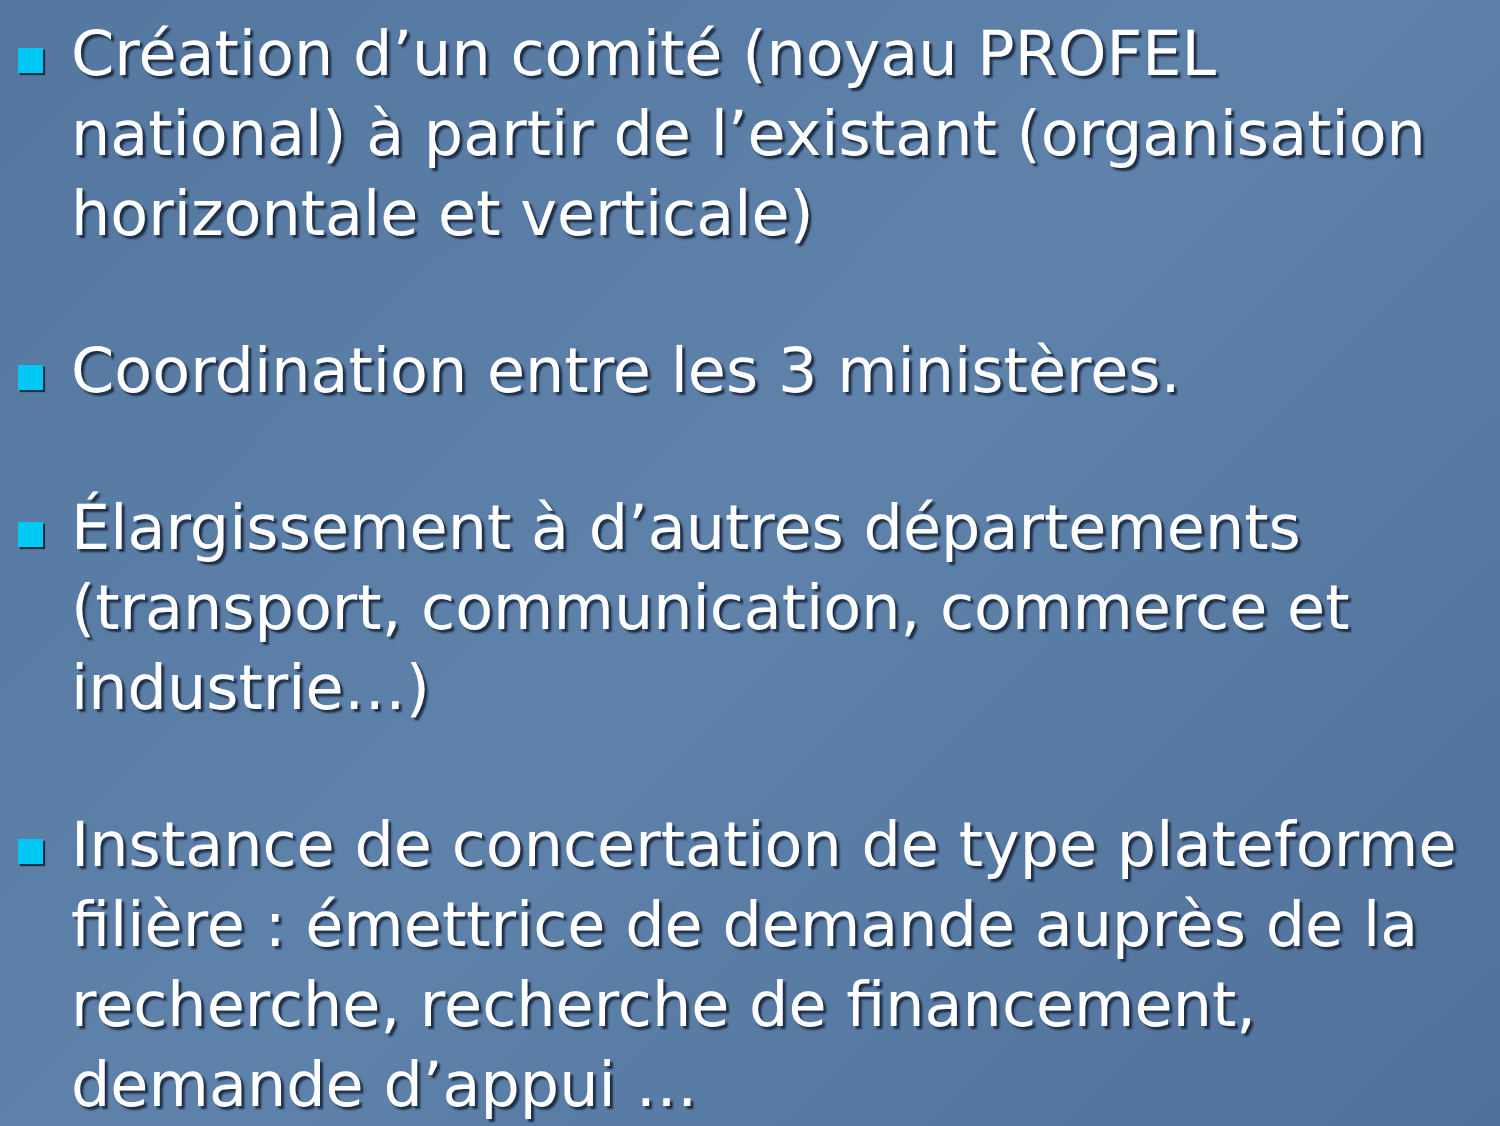Création d’un comité (noyau PROFEL national) à partir de l’existant (organisation horizontale et verticale)
Coordination entre les 3 ministères.
Élargissement à d’autres départements (transport, communication, commerce et industrie…)
Instance de concertation de type plateforme filière : émettrice de demande auprès de la recherche, recherche de financement, demande d’appui …